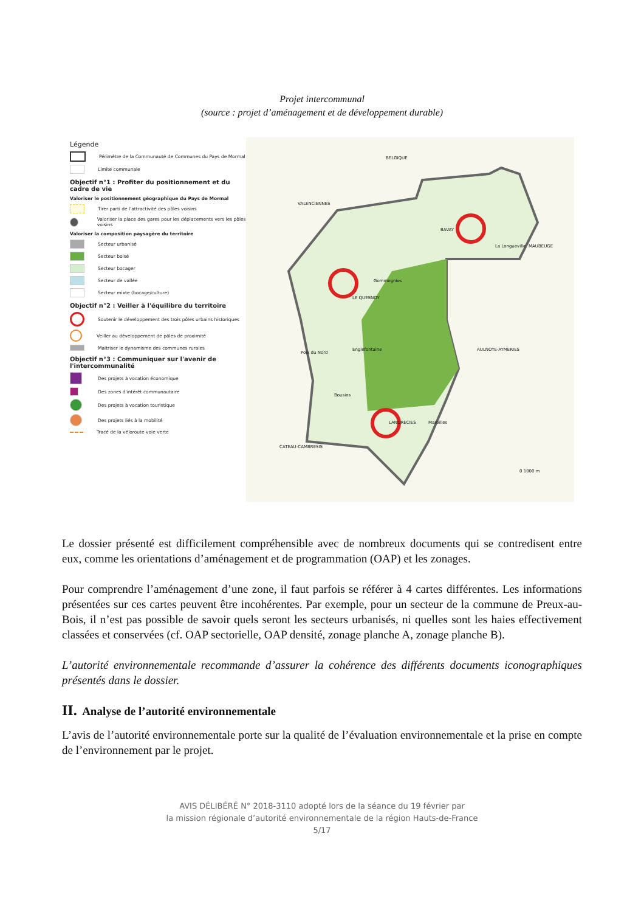Projet intercommunal
(source : projet d’aménagement et de développement durable)
Légende
Périmètre de la Communauté de Communes du Pays de Mormal
Limite communale
Objectif n°1 : Profiter du positionnement et du cadre de vie
Valoriser le positionnement géographique du Pays de Mormal
Tirer parti de l'attractivité des pôles voisins
Valoriser la place des gares pour les déplacements vers les pôles voisins
Valoriser la composition paysagère du territoire
Secteur urbanisé
Secteur boisé
Secteur bocager
Secteur de vallée
Secteur mixte (bocage/culture)
Objectif n°2 : Veiller à l'équilibre du territoire
Soutenir le développement des trois pôles urbains historiques
Veiller au développement de pôles de proximité
Maitriser le dynamisme des communes rurales
Objectif n°3 : Communiquer sur l'avenir de l'intercommunalité
Des projets à vocation économique
Des zones d'intérêt communautaire
Des projets à vocation touristique
Des projets liés à la mobilité
Tracé de la véloroute voie verte
BELGIQUE
VALENCIENNES
BAVAY
La Longueville MAUBEUGE
Gommegnies
LE QUESNOY
Poix du Nord
Englefontaine AULNOYE-AYMERIES
Bousies
LANDRECIES Maroilles
CATEAU-CAMBRESIS
0 1000 m
Le dossier présenté est difficilement compréhensible avec de nombreux documents qui se contredisent entre eux, comme les orientations d’aménagement et de programmation (OAP) et les zonages.
Pour comprendre l’aménagement d’une zone, il faut parfois se référer à 4 cartes différentes. Les informations présentées sur ces cartes peuvent être incohérentes. Par exemple, pour un secteur de la commune de Preux-au-Bois, il n’est pas possible de savoir quels seront les secteurs urbanisés, ni quelles sont les haies effectivement classées et conservées (cf. OAP sectorielle, OAP densité, zonage planche A, zonage planche B).
L’autorité environnementale recommande d’assurer la cohérence des différents documents iconographiques présentés dans le dossier.
II. Analyse de l’autorité environnementale
L’avis de l’autorité environnementale porte sur la qualité de l’évaluation environnementale et la prise en compte de l’environnement par le projet.
AVIS DÉLIBÉRÉ N° 2018-3110 adopté lors de la séance du 19 février par
la mission régionale d’autorité environnementale de la région Hauts-de-France
5/17